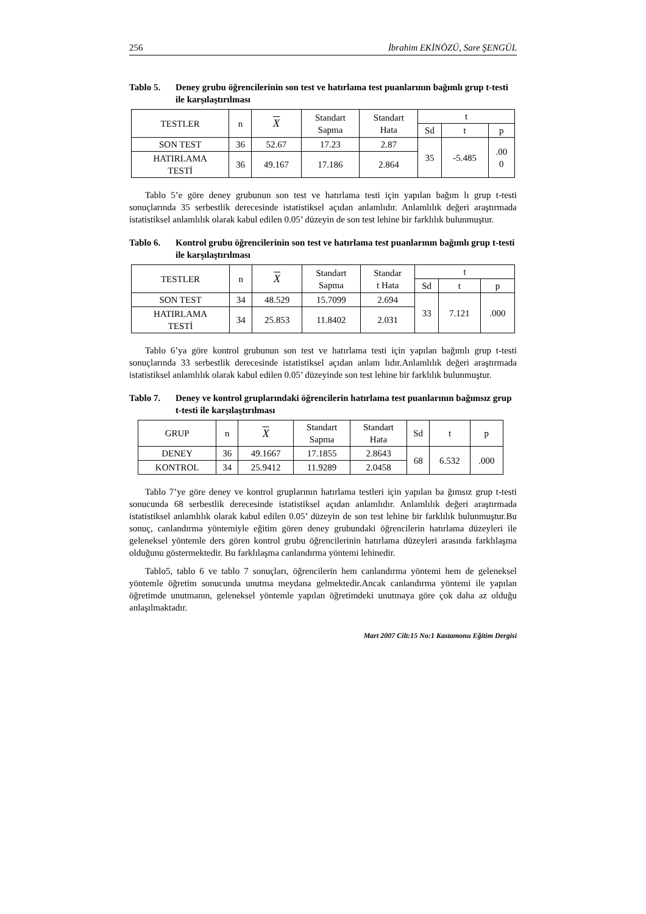256 İbrahim EKİNÖZÜ, Sare ŞENGÜL
Tablo 5. Deney grubu öğrencilerinin son test ve hatırlama test puanlarının bağımlı grup t-testi ile karşılaştırılması
| TESTLER | n | X | Standart Sapma | Standart Hata | t | | |
| --- | --- | --- | --- | --- | --- | --- | --- |
| | | | | | Sd | t | p |
| SON TEST | 36 | 52.67 | 17.23 | 2.87 | 35 | -5.485 | .00 0 |
| HATIRLAMA TESTİ | 36 | 49.167 | 17.186 | 2.864 | | | |
Tablo 5’e göre deney grubunun son test ve hatırlama testi için yapılan bağım lı grup t-testi sonuçlarında 35 serbestlik derecesinde istatistiksel açıdan anlamlıdır. Anlamlılık değeri araştırmada istatistiksel anlamlılık olarak kabul edilen 0.05’ düzeyin de son test lehine bir farklılık bulunmuştur.
Tablo 6. Kontrol grubu öğrencilerinin son test ve hatırlama test puanlarının bağımlı grup t-testi ile karşılaştırılması
| TESTLER | n | X | Standart Sapma | Standar t Hata | t | | |
| --- | --- | --- | --- | --- | --- | --- | --- |
| | | | | | Sd | t | p |
| SON TEST | 34 | 48.529 | 15.7099 | 2.694 | 33 | 7.121 | .000 |
| HATIRLAMA TESTİ | 34 | 25.853 | 11.8402 | 2.031 | | | |
Tablo 6’ya göre kontrol grubunun son test ve hatırlama testi için yapılan bağımlı grup t-testi sonuçlarında 33 serbestlik derecesinde istatistiksel açıdan anlam lıdır.Anlamlılık değeri araştırmada istatistiksel anlamlılık olarak kabul edilen 0.05’ düzeyinde son test lehine bir farklılık bulunmuştur.
Tablo 7. Deney ve kontrol gruplarındaki öğrencilerin hatırlama test puanlarının bağımsız grup t-testi ile karşılaştırılması
| GRUP | n | X | Standart Sapma | Standart Hata | Sd | t | p |
| --- | --- | --- | --- | --- | --- | --- | --- |
| DENEY | 36 | 49.1667 | 17.1855 | 2.8643 | 68 | 6.532 | .000 |
| KONTROL | 34 | 25.9412 | 11.9289 | 2.0458 | | | |
Tablo 7’ye göre deney ve kontrol gruplarının hatırlama testleri için yapılan ba ğımsız grup t-testi sonucunda 68 serbestlik derecesinde istatistiksel açıdan anlamlıdır. Anlamlılık değeri araştırmada istatistiksel anlamlılık olarak kabul edilen 0.05’ düzeyin de son test lehine bir farklılık bulunmuştur.Bu sonuç, canlandırma yöntemiyle eğitim gören deney grubundaki öğrencilerin hatırlama düzeyleri ile geleneksel yöntemle ders gören kontrol grubu öğrencilerinin hatırlama düzeyleri arasında farklılaşma olduğunu göstermektedir. Bu farklılaşma canlandırma yöntemi lehinedir.
Tablo5, tablo 6 ve tablo 7 sonuçları, öğrencilerin hem canlandırma yöntemi hem de geleneksel yöntemle öğretim sonucunda unutma meydana gelmektedir.Ancak canlandırma yöntemi ile yapılan öğretimde unutmanın, geleneksel yöntemle yapılan öğretimdeki unutmaya göre çok daha az olduğu anlaşılmaktadır.
Mart 2007 Cilt:15 No:1 Kastamonu Eğitim Dergisi